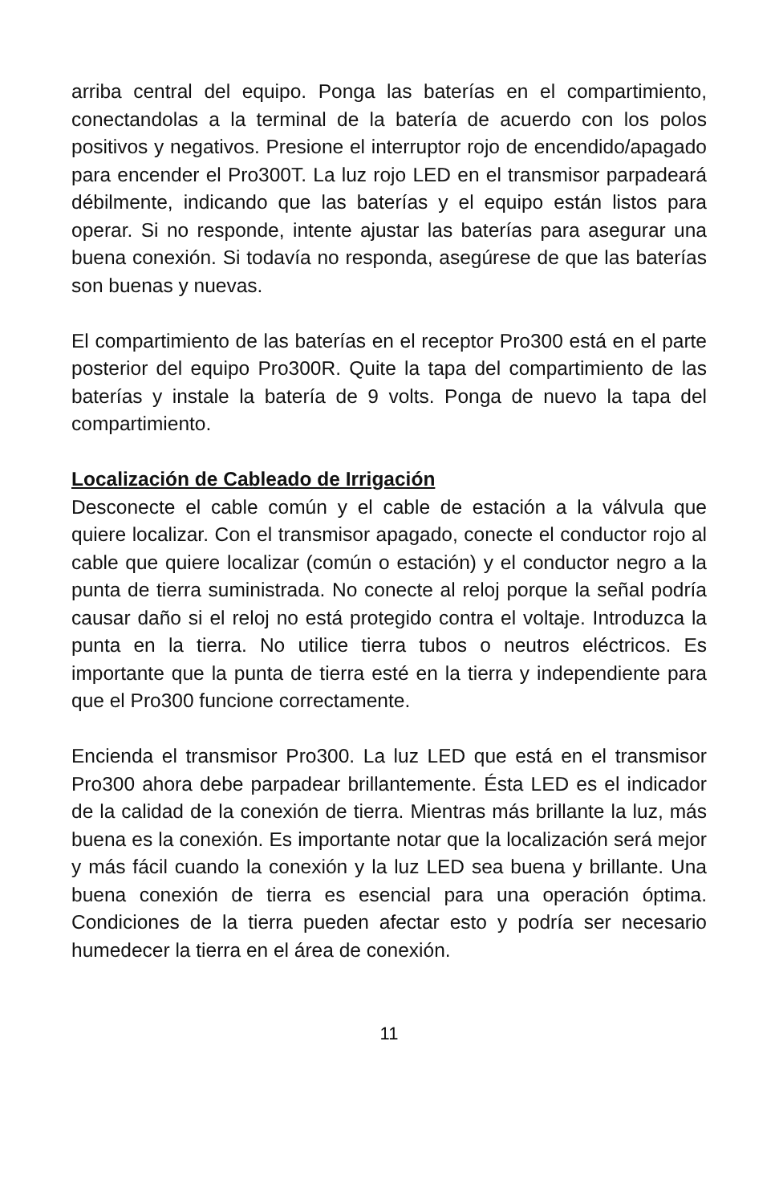arriba central del equipo. Ponga las baterías en el compartimiento, conectandolas a la terminal de la batería de acuerdo con los polos positivos y negativos. Presione el interruptor rojo de encendido/apagado para encender el Pro300T. La luz rojo LED en el transmisor parpadeará débilmente, indicando que las baterías y el equipo están listos para operar. Si no responde, intente ajustar las baterías para asegurar una buena conexión. Si todavía no responda, asegúrese de que las baterías son buenas y nuevas.
El compartimiento de las baterías en el receptor Pro300 está en el parte posterior del equipo Pro300R. Quite la tapa del compartimiento de las baterías y instale la batería de 9 volts. Ponga de nuevo la tapa del compartimiento.
Localización de Cableado de Irrigación
Desconecte el cable común y el cable de estación a la válvula que quiere localizar. Con el transmisor apagado, conecte el conductor rojo al cable que quiere localizar (común o estación) y el conductor negro a la punta de tierra suministrada. No conecte al reloj porque la señal podría causar daño si el reloj no está protegido contra el voltaje. Introduzca la punta en la tierra. No utilice tierra tubos o neutros eléctricos. Es importante que la punta de tierra esté en la tierra y independiente para que el Pro300 funcione correctamente.
Encienda el transmisor Pro300. La luz LED que está en el transmisor Pro300 ahora debe parpadear brillantemente. Ésta LED es el indicador de la calidad de la conexión de tierra. Mientras más brillante la luz, más buena es la conexión. Es importante notar que la localización será mejor y más fácil cuando la conexión y la luz LED sea buena y brillante. Una buena conexión de tierra es esencial para una operación óptima. Condiciones de la tierra pueden afectar esto y podría ser necesario humedecer la tierra en el área de conexión.
11